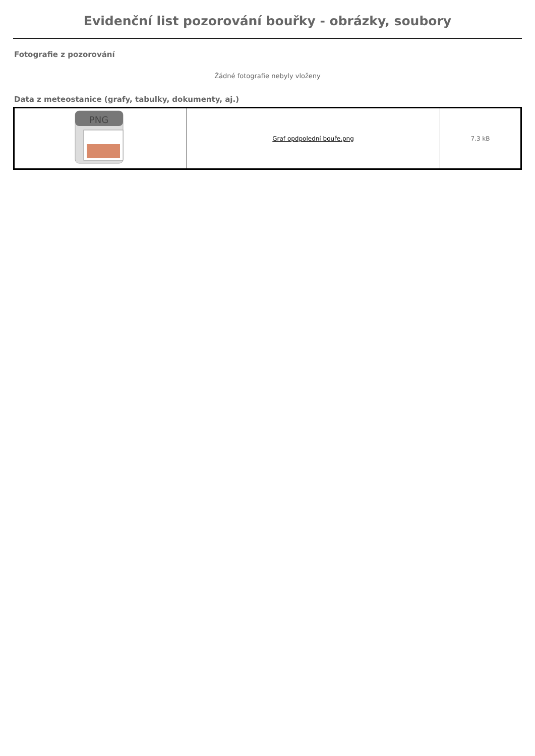Evidenční list pozorování bouřky - obrázky, soubory
Fotografie z pozorování
Žádné fotografie nebyly vloženy
Data z meteostanice (grafy, tabulky, dokumenty, aj.)
| PNG | Graf opdpolední bouře.png | 7.3 kB |